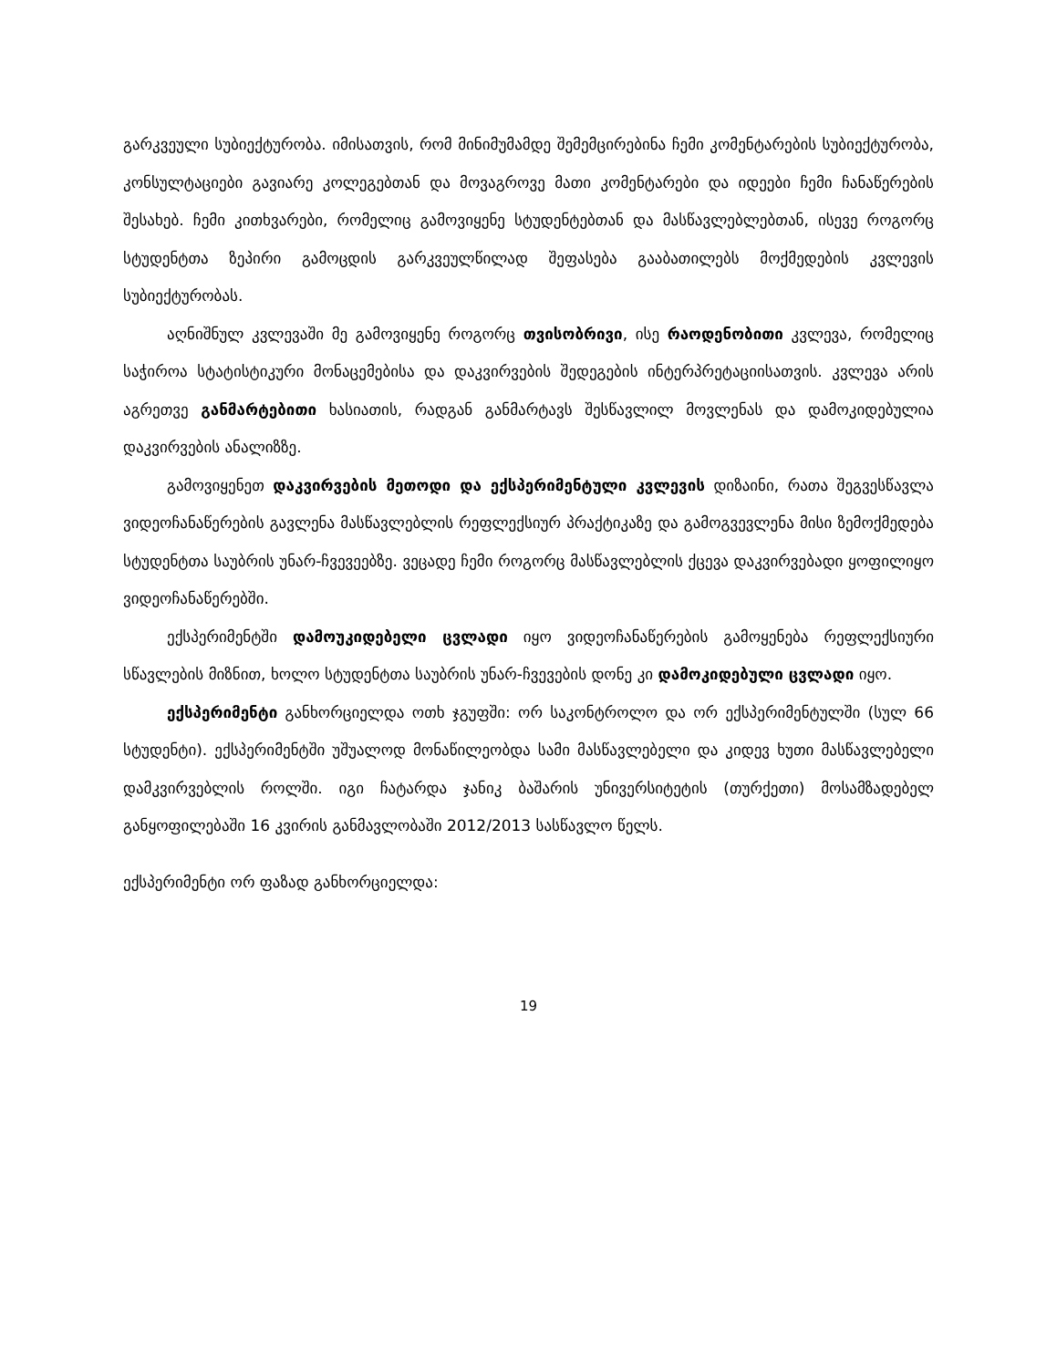გარკვეული სუბიექტურობა. იმისათვის, რომ მინიმუმამდე შემემცირებინა ჩემი კომენტარების სუბიექტურობა, კონსულტაციები გავიარე კოლეგებთან და მოვაგროვე მათი კომენტარები და იდეები ჩემი ჩანაწერების შესახებ. ჩემი კითხვარები, რომელიც გამოვიყენე სტუდენტებთან და მასწავლებლებთან, ისევე როგორც სტუდენტთა ზეპირი გამოცდის გარკვეულწილად შეფასება გააბათილებს მოქმედების კვლევის სუბიექტურობას.
აღნიშნულ კვლევაში მე გამოვიყენე როგორც თვისობრივი, ისე რაოდენობითი კვლევა, რომელიც საჭიროა სტატისტიკური მონაცემებისა და დაკვირვების შედეგების ინტერპრეტაციისათვის. კვლევა არის აგრეთვე განმარტებითი ხასიათის, რადგან განმარტავს შესწავლილ მოვლენას და დამოკიდებულია დაკვირვების ანალიზზე.
გამოვიყენეთ დაკვირვების მეთოდი და ექსპერიმენტული კვლევის დიზაინი, რათა შეგვესწავლა ვიდეოჩანაწერების გავლენა მასწავლებლის რეფლექსიურ პრაქტიკაზე და გამოგვევლენა მისი ზემოქმედება სტუდენტთა საუბრის უნარ-ჩვევეებზე. ვეცადე ჩემი როგორც მასწავლებლის ქცევა დაკვირვებადი ყოფილიყო ვიდეოჩანაწერებში.
ექსპერიმენტში დამოუკიდებელი ცვლადი იყო ვიდეოჩანაწერების გამოყენება რეფლექსიური სწავლების მიზნით, ხოლო სტუდენტთა საუბრის უნარ-ჩვევების დონე კი დამოკიდებული ცვლადი იყო.
ექსპერიმენტი განხორციელდა ოთხ ჯგუფში: ორ საკონტროლო და ორ ექსპერიმენტულში (სულ 66 სტუდენტი). ექსპერიმენტში უშუალოდ მონაწილეობდა სამი მასწავლებელი და კიდევ ხუთი მასწავლებელი დამკვირვებლის როლში. იგი ჩატარდა ჯანიკ ბაშარის უნივერსიტეტის (თურქეთი) მოსამზადებელ განყოფილებაში 16 კვირის განმავლობაში 2012/2013 სასწავლო წელს.
ექსპერიმენტი ორ ფაზად განხორციელდა:
19